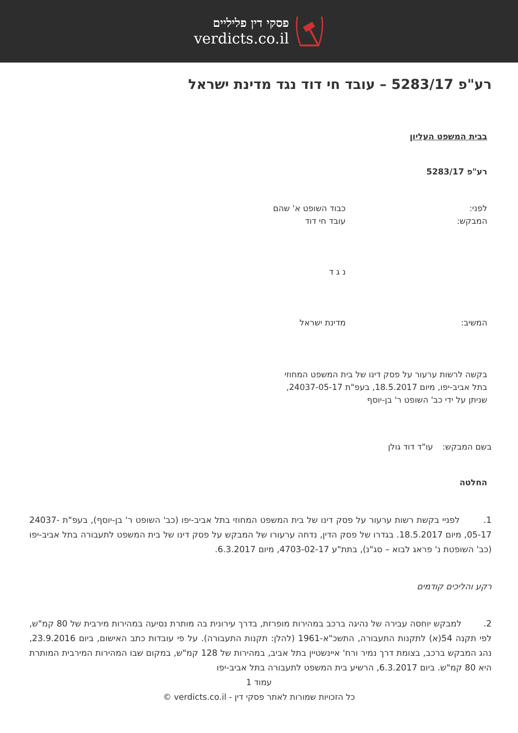פסקי דין פליליים
verdicts.co.il
רע"פ 5283/17 – עובד חי דוד נגד מדינת ישראל
בבית המשפט העליון
רע"פ 5283/17
לפני: כבוד השופט א' שהם
המבקש: עובד חי דוד
נ ג ד
המשיב: מדינת ישראל
בקשה לרשות ערעור על פסק דינו של בית המשפט המחוזי בתל אביב-יפו, מיום 18.5.2017, בעפ"ת 24037-05-17, שניתן על ידי כב' השופט ר' בן-יוסף
בשם המבקש: עו"ד דוד גולן
החלטה
1. לפניי בקשת רשות ערעור על פסק דינו של בית המשפט המחוזי בתל אביב-יפו (כב' השופט ר' בן-יוסף), בעפ"ת 24037-05-17, מיום 18.5.2017. בגדרו של פסק הדין, נדחה ערעורו של המבקש על פסק דינו של בית המשפט לתעבורה בתל אביב-יפו (כב' השופטת נ' פראג לבוא – סג"נ), בתת"ע 4703-02-17, מיום 6.3.2017.
רקע והליכים קודמים
2. למבקש יוחסה עבירה של נהיגה ברכב במהירות מופרזת, בדרך עירונית בה מותרת נסיעה במהירות מירבית של 80 קמ"ש, לפי תקנה 54(א) לתקנות התעבורה, התשכ"א-1961 (להלן: תקנות התעבורה). על פי עובדות כתב האישום, ביום 23.9.2016, נהג המבקש ברכב, בצומת דרך נמיר ורח' איינשטיין בתל אביב, במהירות של 128 קמ"ש, במקום שבו המהירות המירבית המותרת היא 80 קמ"ש. ביום 6.3.2017, הרשיע בית המשפט לתעבורה בתל אביב-יפו
עמוד 1
כל הזכויות שמורות לאתר פסקי דין - verdicts.co.il ©